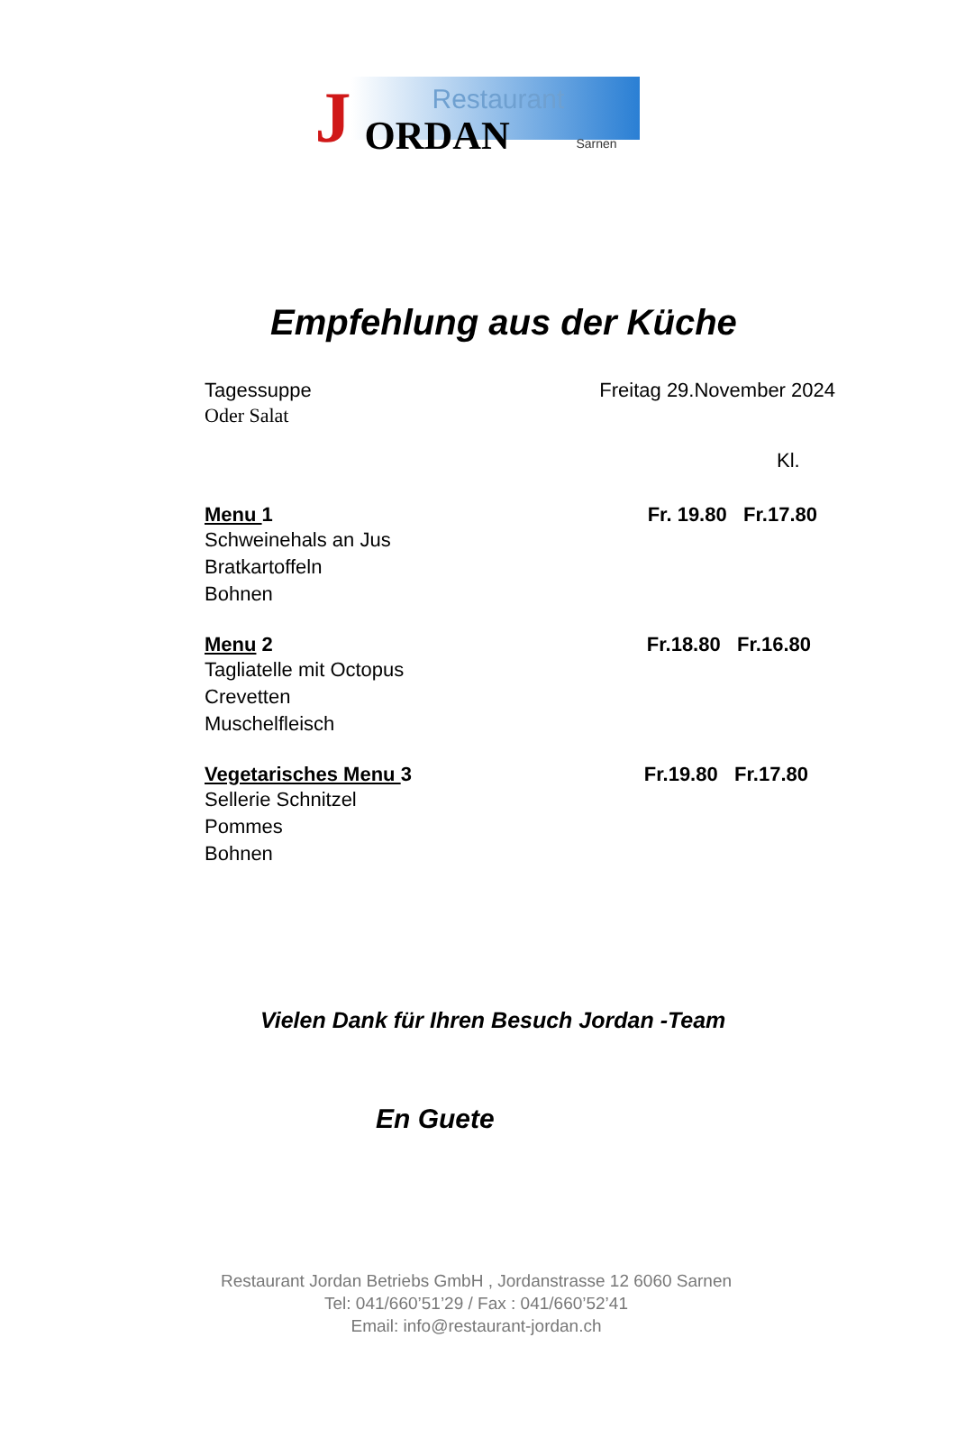Restaurant
J ORDAN Sarnen
Empfehlung aus der Küche
Tagessuppe Freitag 29.November 2024
Oder Salat
Kl.
Menu 1 Fr. 19.80 Fr.17.80
Schweinehals an Jus
Bratkartoffeln
Bohnen
Menu 2 Fr.18.80 Fr.16.80
Tagliatelle mit Octopus
Crevetten
Muschelfleisch
Vegetarisches Menu 3 Fr.19.80 Fr.17.80
Sellerie Schnitzel
Pommes
Bohnen
Vielen Dank für Ihren Besuch Jordan -Team
En Guete
Restaurant Jordan Betriebs GmbH , Jordanstrasse 12 6060 Sarnen
Tel: 041/660’51’29 / Fax : 041/660’52’41
Email: info@restaurant-jordan.ch